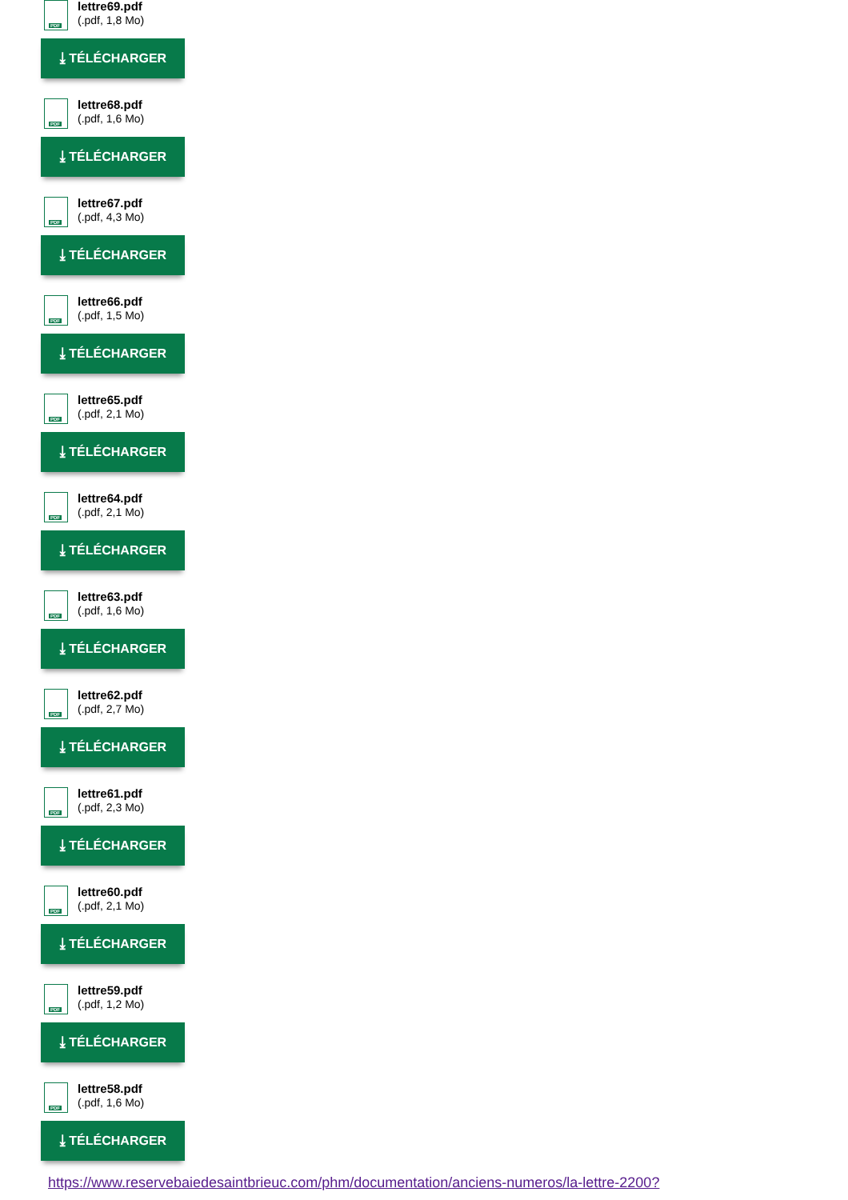PDF
lettre69.pdf
(.pdf, 1,8 Mo)
⤓ TÉLÉCHARGER
PDF
lettre68.pdf
(.pdf, 1,6 Mo)
⤓ TÉLÉCHARGER
PDF
lettre67.pdf
(.pdf, 4,3 Mo)
⤓ TÉLÉCHARGER
PDF
lettre66.pdf
(.pdf, 1,5 Mo)
⤓ TÉLÉCHARGER
PDF
lettre65.pdf
(.pdf, 2,1 Mo)
⤓ TÉLÉCHARGER
PDF
lettre64.pdf
(.pdf, 2,1 Mo)
⤓ TÉLÉCHARGER
PDF
lettre63.pdf
(.pdf, 1,6 Mo)
⤓ TÉLÉCHARGER
PDF
lettre62.pdf
(.pdf, 2,7 Mo)
⤓ TÉLÉCHARGER
PDF
lettre61.pdf
(.pdf, 2,3 Mo)
⤓ TÉLÉCHARGER
PDF
lettre60.pdf
(.pdf, 2,1 Mo)
⤓ TÉLÉCHARGER
PDF
lettre59.pdf
(.pdf, 1,2 Mo)
⤓ TÉLÉCHARGER
PDF
lettre58.pdf
(.pdf, 1,6 Mo)
⤓ TÉLÉCHARGER
https://www.reservebaiedesaintbrieuc.com/phm/documentation/anciens-numeros/la-lettre-2200?